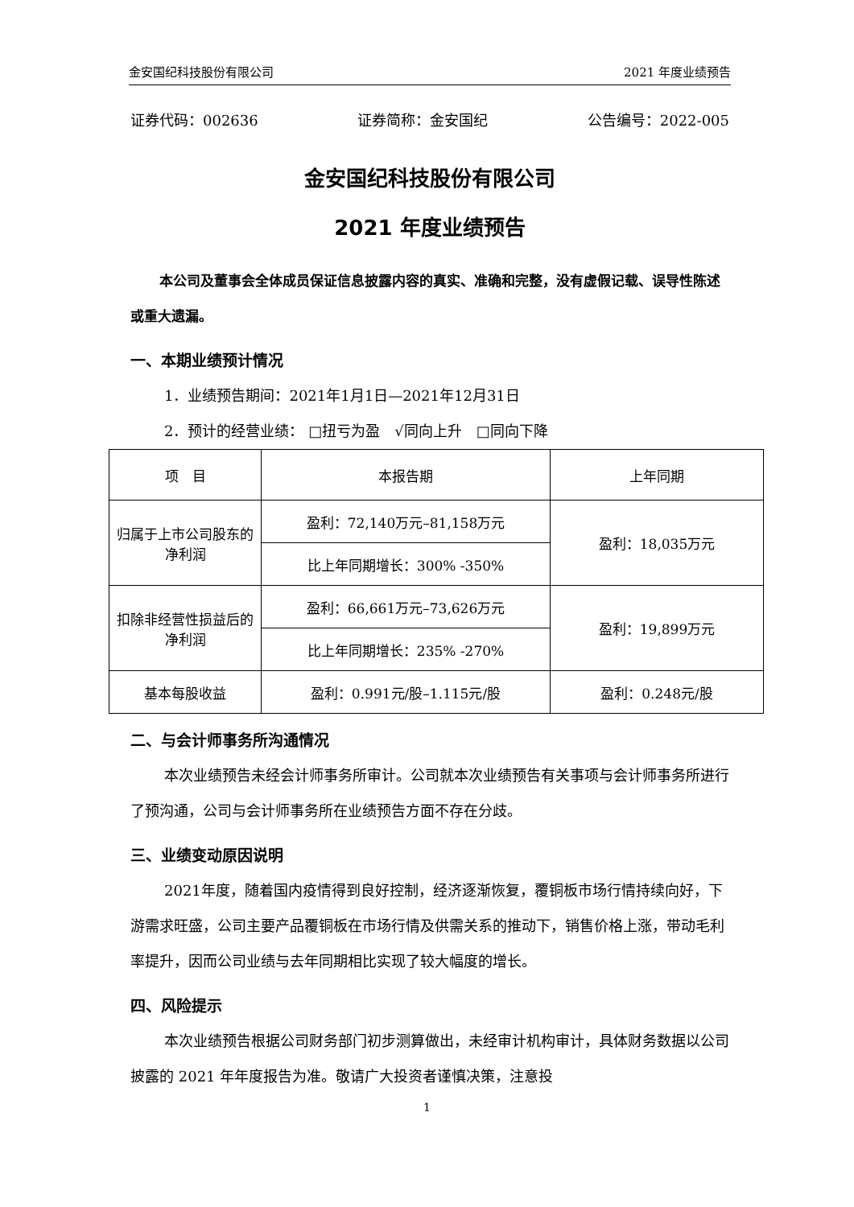金安国纪科技股份有限公司 2021 年度业绩预告
证券代码：002636 证券简称：金安国纪 公告编号：2022-005
金安国纪科技股份有限公司
2021 年度业绩预告
本公司及董事会全体成员保证信息披露内容的真实、准确和完整，没有虚假记载、误导性陈述或重大遗漏。
一、本期业绩预计情况
1．业绩预告期间：2021年1月1日—2021年12月31日
2．预计的经营业绩： □扭亏为盈　√同向上升　□同向下降
| 项 目 | 本报告期 | 上年同期 |
| --- | --- | --- |
| 归属于上市公司股东的净利润 | 盈利：72,140万元–81,158万元 | 盈利：18,035万元 |
| | 比上年同期增长：300% -350% | |
| 扣除非经营性损益后的净利润 | 盈利：66,661万元–73,626万元 | 盈利：19,899万元 |
| | 比上年同期增长：235% -270% | |
| 基本每股收益 | 盈利：0.991元/股–1.115元/股 | 盈利：0.248元/股 |
二、与会计师事务所沟通情况
本次业绩预告未经会计师事务所审计。公司就本次业绩预告有关事项与会计师事务所进行了预沟通，公司与会计师事务所在业绩预告方面不存在分歧。
三、业绩变动原因说明
2021年度，随着国内疫情得到良好控制，经济逐渐恢复，覆铜板市场行情持续向好，下游需求旺盛，公司主要产品覆铜板在市场行情及供需关系的推动下，销售价格上涨，带动毛利率提升，因而公司业绩与去年同期相比实现了较大幅度的增长。
四、风险提示
本次业绩预告根据公司财务部门初步测算做出，未经审计机构审计，具体财务数据以公司披露的 2021 年年度报告为准。敬请广大投资者谨慎决策，注意投
1